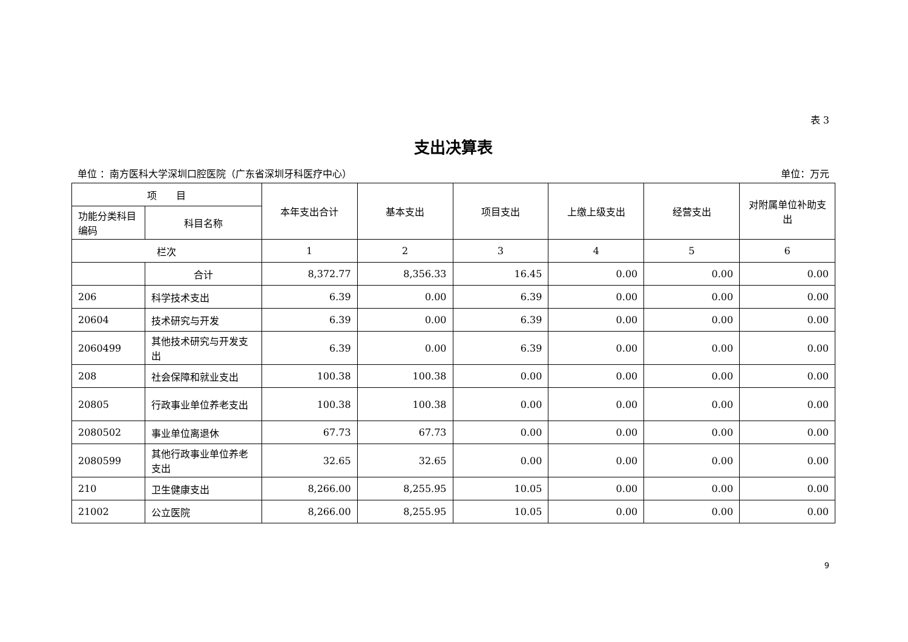表 3
支出决算表
单位 ：南方医科大学深圳口腔医院（广东省深圳牙科医疗中心） 单位：万元
| 项 目 | | 本年支出合计 | 基本支出 | 项目支出 | 上缴上级支出 | 经营支出 | 对附属单位补助支出 |
| --- | --- | --- | --- | --- | --- | --- | --- |
| 功能分类科目编码 | 科目名称 | | | | | | |
| 栏次 | | 1 | 2 | 3 | 4 | 5 | 6 |
| | 合计 | 8,372.77 | 8,356.33 | 16.45 | 0.00 | 0.00 | 0.00 |
| 206 | 科学技术支出 | 6.39 | 0.00 | 6.39 | 0.00 | 0.00 | 0.00 |
| 20604 | 技术研究与开发 | 6.39 | 0.00 | 6.39 | 0.00 | 0.00 | 0.00 |
| 2060499 | 其他技术研究与开发支出 | 6.39 | 0.00 | 6.39 | 0.00 | 0.00 | 0.00 |
| 208 | 社会保障和就业支出 | 100.38 | 100.38 | 0.00 | 0.00 | 0.00 | 0.00 |
| 20805 | 行政事业单位养老支出 | 100.38 | 100.38 | 0.00 | 0.00 | 0.00 | 0.00 |
| 2080502 | 事业单位离退休 | 67.73 | 67.73 | 0.00 | 0.00 | 0.00 | 0.00 |
| 2080599 | 其他行政事业单位养老支出 | 32.65 | 32.65 | 0.00 | 0.00 | 0.00 | 0.00 |
| 210 | 卫生健康支出 | 8,266.00 | 8,255.95 | 10.05 | 0.00 | 0.00 | 0.00 |
| 21002 | 公立医院 | 8,266.00 | 8,255.95 | 10.05 | 0.00 | 0.00 | 0.00 |
9